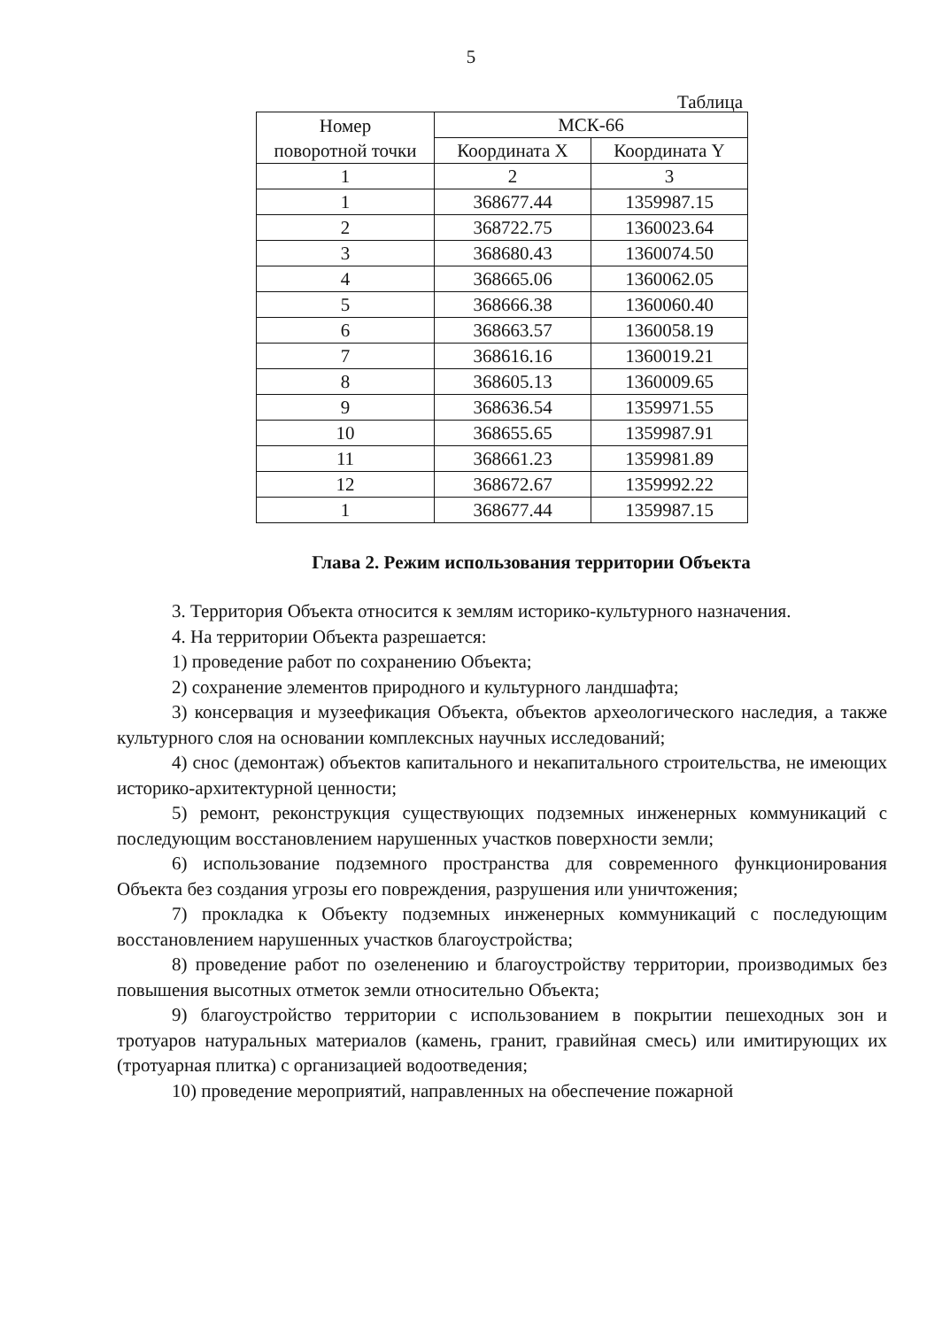5
Таблица
| Номер поворотной точки | МСК-66 | |
| --- | --- | --- |
| | Координата X | Координата Y |
| 1 | 2 | 3 |
| 1 | 368677.44 | 1359987.15 |
| 2 | 368722.75 | 1360023.64 |
| 3 | 368680.43 | 1360074.50 |
| 4 | 368665.06 | 1360062.05 |
| 5 | 368666.38 | 1360060.40 |
| 6 | 368663.57 | 1360058.19 |
| 7 | 368616.16 | 1360019.21 |
| 8 | 368605.13 | 1360009.65 |
| 9 | 368636.54 | 1359971.55 |
| 10 | 368655.65 | 1359987.91 |
| 11 | 368661.23 | 1359981.89 |
| 12 | 368672.67 | 1359992.22 |
| 1 | 368677.44 | 1359987.15 |
Глава 2. Режим использования территории Объекта
3. Территория Объекта относится к землям историко-культурного назначения.
4. На территории Объекта разрешается:
1) проведение работ по сохранению Объекта;
2) сохранение элементов природного и культурного ландшафта;
3) консервация и музеефикация Объекта, объектов археологического наследия, а также культурного слоя на основании комплексных научных исследований;
4) снос (демонтаж) объектов капитального и некапитального строительства, не имеющих историко-архитектурной ценности;
5) ремонт, реконструкция существующих подземных инженерных коммуникаций с последующим восстановлением нарушенных участков поверхности земли;
6) использование подземного пространства для современного функционирования Объекта без создания угрозы его повреждения, разрушения или уничтожения;
7) прокладка к Объекту подземных инженерных коммуникаций с последующим восстановлением нарушенных участков благоустройства;
8) проведение работ по озеленению и благоустройству территории, производимых без повышения высотных отметок земли относительно Объекта;
9) благоустройство территории с использованием в покрытии пешеходных зон и тротуаров натуральных материалов (камень, гранит, гравийная смесь) или имитирующих их (тротуарная плитка) с организацией водоотведения;
10) проведение мероприятий, направленных на обеспечение пожарной